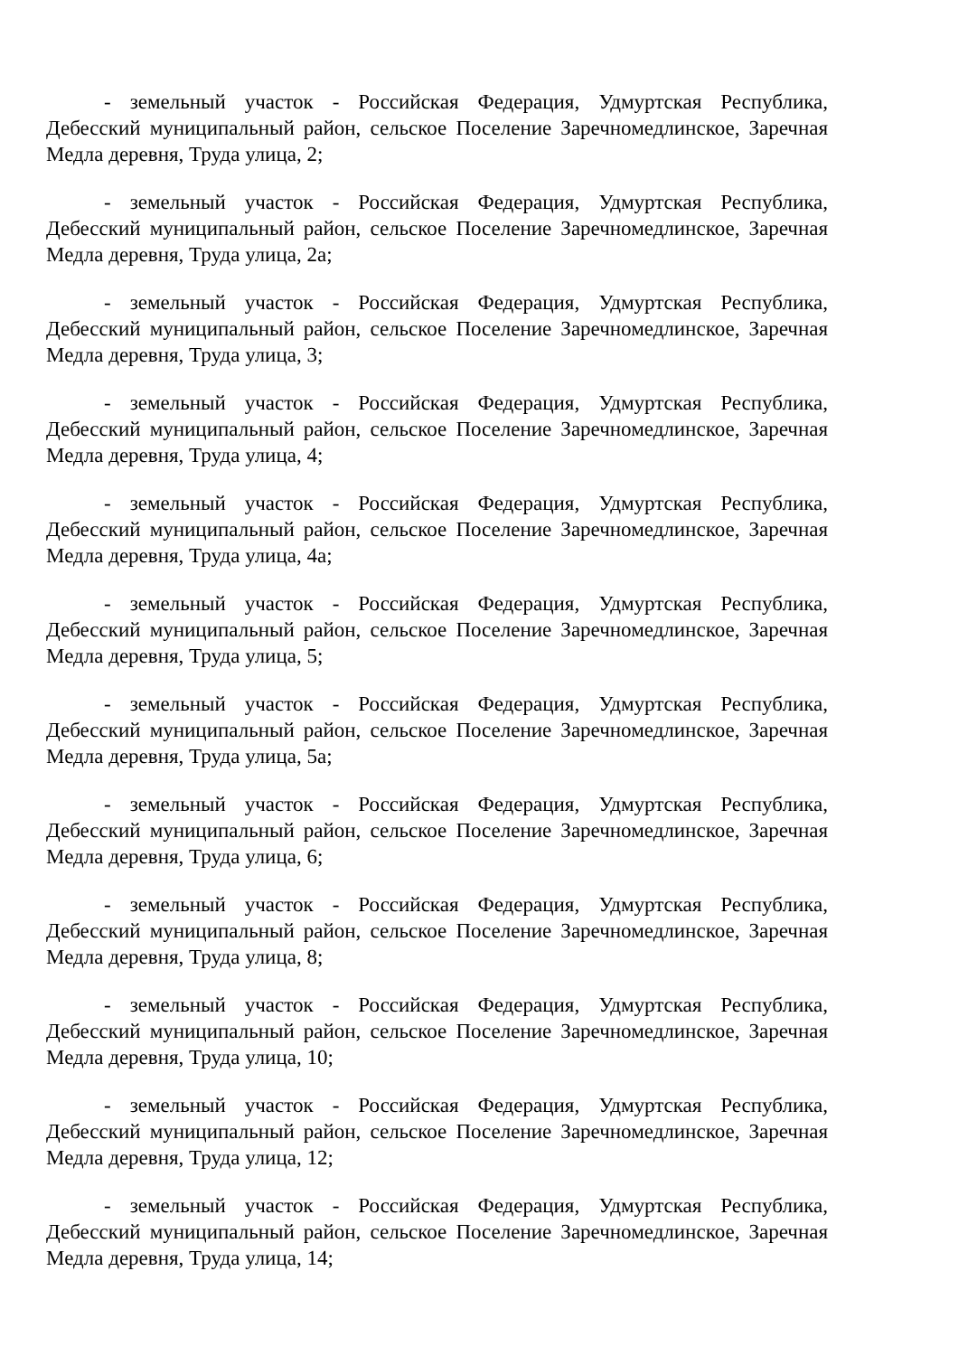- земельный участок - Российская Федерация, Удмуртская Республика, Дебесский муниципальный район, сельское Поселение Заречномедлинское, Заречная Медла деревня, Труда улица, 2;
- земельный участок - Российская Федерация, Удмуртская Республика, Дебесский муниципальный район, сельское Поселение Заречномедлинское, Заречная Медла деревня, Труда улица, 2а;
- земельный участок - Российская Федерация, Удмуртская Республика, Дебесский муниципальный район, сельское Поселение Заречномедлинское, Заречная Медла деревня, Труда улица, 3;
- земельный участок - Российская Федерация, Удмуртская Республика, Дебесский муниципальный район, сельское Поселение Заречномедлинское, Заречная Медла деревня, Труда улица, 4;
- земельный участок - Российская Федерация, Удмуртская Республика, Дебесский муниципальный район, сельское Поселение Заречномедлинское, Заречная Медла деревня, Труда улица, 4а;
- земельный участок - Российская Федерация, Удмуртская Республика, Дебесский муниципальный район, сельское Поселение Заречномедлинское, Заречная Медла деревня, Труда улица, 5;
- земельный участок - Российская Федерация, Удмуртская Республика, Дебесский муниципальный район, сельское Поселение Заречномедлинское, Заречная Медла деревня, Труда улица, 5а;
- земельный участок - Российская Федерация, Удмуртская Республика, Дебесский муниципальный район, сельское Поселение Заречномедлинское, Заречная Медла деревня, Труда улица, 6;
- земельный участок - Российская Федерация, Удмуртская Республика, Дебесский муниципальный район, сельское Поселение Заречномедлинское, Заречная Медла деревня, Труда улица, 8;
- земельный участок - Российская Федерация, Удмуртская Республика, Дебесский муниципальный район, сельское Поселение Заречномедлинское, Заречная Медла деревня, Труда улица, 10;
- земельный участок - Российская Федерация, Удмуртская Республика, Дебесский муниципальный район, сельское Поселение Заречномедлинское, Заречная Медла деревня, Труда улица, 12;
- земельный участок - Российская Федерация, Удмуртская Республика, Дебесский муниципальный район, сельское Поселение Заречномедлинское, Заречная Медла деревня, Труда улица, 14;